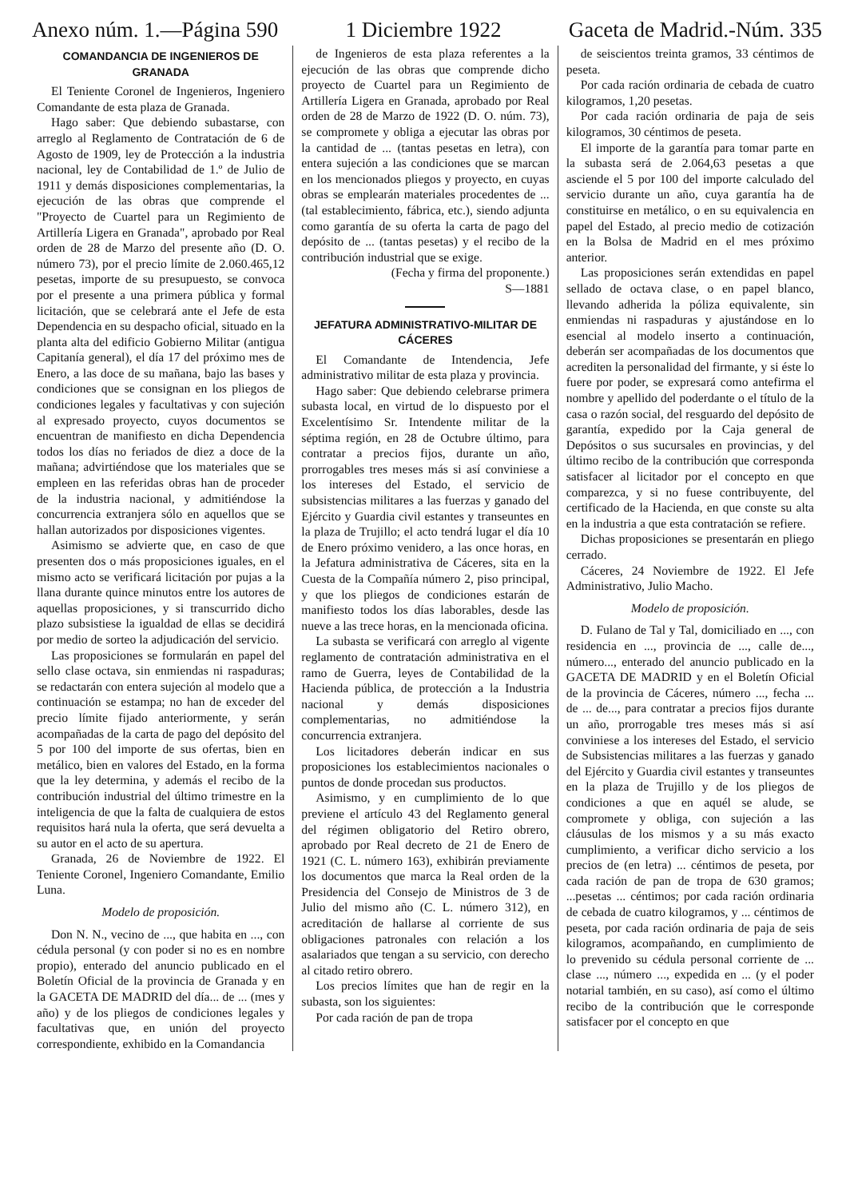Anexo núm. 1.—Página 590 1 Diciembre 1922 Gaceta de Madrid.-Núm. 335
COMANDANCIA DE INGENIEROS DE GRANADA
El Teniente Coronel de Ingenieros, Ingeniero Comandante de esta plaza de Granada.
Hago saber: Que debiendo subastarse, con arreglo al Reglamento de Contratación de 6 de Agosto de 1909, ley de Protección a la industria nacional, ley de Contabilidad de 1.º de Julio de 1911 y demás disposiciones complementarias, la ejecución de las obras que comprende el "Proyecto de Cuartel para un Regimiento de Artillería Ligera en Granada", aprobado por Real orden de 28 de Marzo del presente año (D. O. número 73), por el precio límite de 2.060.465,12 pesetas, importe de su presupuesto, se convoca por el presente a una primera pública y formal licitación, que se celebrará ante el Jefe de esta Dependencia en su despacho oficial, situado en la planta alta del edificio Gobierno Militar (antigua Capitanía general), el día 17 del próximo mes de Enero, a las doce de su mañana, bajo las bases y condiciones que se consignan en los pliegos de condiciones legales y facultativas y con sujeción al expresado proyecto, cuyos documentos se encuentran de manifiesto en dicha Dependencia todos los días no feriados de diez a doce de la mañana; advirtiéndose que los materiales que se empleen en las referidas obras han de proceder de la industria nacional, y admitiéndose la concurrencia extranjera sólo en aquellos que se hallan autorizados por disposiciones vigentes.
Asimismo se advierte que, en caso de que presenten dos o más proposiciones iguales, en el mismo acto se verificará licitación por pujas a la llana durante quince minutos entre los autores de aquellas proposiciones, y si transcurrido dicho plazo subsistiese la igualdad de ellas se decidirá por medio de sorteo la adjudicación del servicio.
Las proposiciones se formularán en papel del sello clase octava, sin enmiendas ni raspaduras; se redactarán con entera sujeción al modelo que a continuación se estampa; no han de exceder del precio límite fijado anteriormente, y serán acompañadas de la carta de pago del depósito del 5 por 100 del importe de sus ofertas, bien en metálico, bien en valores del Estado, en la forma que la ley determina, y además el recibo de la contribución industrial del último trimestre en la inteligencia de que la falta de cualquiera de estos requisitos hará nula la oferta, que será devuelta a su autor en el acto de su apertura.
Granada, 26 de Noviembre de 1922. El Teniente Coronel, Ingeniero Comandante, Emilio Luna.
Modelo de proposición.
Don N. N., vecino de ..., que habita en ..., con cédula personal (y con poder si no es en nombre propio), enterado del anuncio publicado en el Boletín Oficial de la provincia de Granada y en la GACETA DE MADRID del día... de ... (mes y año) y de los pliegos de condiciones legales y facultativas que, en unión del proyecto correspondiente, exhibido en la Comandancia
de Ingenieros de esta plaza referentes a la ejecución de las obras que comprende dicho proyecto de Cuartel para un Regimiento de Artillería Ligera en Granada, aprobado por Real orden de 28 de Marzo de 1922 (D. O. núm. 73), se compromete y obliga a ejecutar las obras por la cantidad de ... (tantas pesetas en letra), con entera sujeción a las condiciones que se marcan en los mencionados pliegos y proyecto, en cuyas obras se emplearán materiales procedentes de ... (tal establecimiento, fábrica, etc.), siendo adjunta como garantía de su oferta la carta de pago del depósito de ... (tantas pesetas) y el recibo de la contribución industrial que se exige.
(Fecha y firma del proponente.)
S—1881
JEFATURA ADMINISTRATIVO-MILITAR DE CÁCERES
El Comandante de Intendencia, Jefe administrativo militar de esta plaza y provincia.
Hago saber: Que debiendo celebrarse primera subasta local, en virtud de lo dispuesto por el Excelentísimo Sr. Intendente militar de la séptima región, en 28 de Octubre último, para contratar a precios fijos, durante un año, prorrogables tres meses más si así conviniese a los intereses del Estado, el servicio de subsistencias militares a las fuerzas y ganado del Ejército y Guardia civil estantes y transeuntes en la plaza de Trujillo; el acto tendrá lugar el día 10 de Enero próximo venidero, a las once horas, en la Jefatura administrativa de Cáceres, sita en la Cuesta de la Compañía número 2, piso principal, y que los pliegos de condiciones estarán de manifiesto todos los días laborables, desde las nueve a las trece horas, en la mencionada oficina.
La subasta se verificará con arreglo al vigente reglamento de contratación administrativa en el ramo de Guerra, leyes de Contabilidad de la Hacienda pública, de protección a la Industria nacional y demás disposiciones complementarias, no admitiéndose la concurrencia extranjera.
Los licitadores deberán indicar en sus proposiciones los establecimientos nacionales o puntos de donde procedan sus productos.
Asimismo, y en cumplimiento de lo que previene el artículo 43 del Reglamento general del régimen obligatorio del Retiro obrero, aprobado por Real decreto de 21 de Enero de 1921 (C. L. número 163), exhibirán previamente los documentos que marca la Real orden de la Presidencia del Consejo de Ministros de 3 de Julio del mismo año (C. L. número 312), en acreditación de hallarse al corriente de sus obligaciones patronales con relación a los asalariados que tengan a su servicio, con derecho al citado retiro obrero.
Los precios límites que han de regir en la subasta, son los siguientes:
Por cada ración de pan de tropa
de seiscientos treinta gramos, 33 céntimos de peseta.
Por cada ración ordinaria de cebada de cuatro kilogramos, 1,20 pesetas.
Por cada ración ordinaria de paja de seis kilogramos, 30 céntimos de peseta.
El importe de la garantía para tomar parte en la subasta será de 2.064,63 pesetas a que asciende el 5 por 100 del importe calculado del servicio durante un año, cuya garantía ha de constituirse en metálico, o en su equivalencia en papel del Estado, al precio medio de cotización en la Bolsa de Madrid en el mes próximo anterior.
Las proposiciones serán extendidas en papel sellado de octava clase, o en papel blanco, llevando adherida la póliza equivalente, sin enmiendas ni raspaduras y ajustándose en lo esencial al modelo inserto a continuación, deberán ser acompañadas de los documentos que acrediten la personalidad del firmante, y si éste lo fuere por poder, se expresará como antefirma el nombre y apellido del poderdante o el título de la casa o razón social, del resguardo del depósito de garantía, expedido por la Caja general de Depósitos o sus sucursales en provincias, y del último recibo de la contribución que corresponda satisfacer al licitador por el concepto en que comparezca, y si no fuese contribuyente, del certificado de la Hacienda, en que conste su alta en la industria a que esta contratación se refiere.
Dichas proposiciones se presentarán en pliego cerrado.
Cáceres, 24 Noviembre de 1922. El Jefe Administrativo, Julio Macho.
Modelo de proposición.
D. Fulano de Tal y Tal, domiciliado en ..., con residencia en ..., provincia de ..., calle de..., número..., enterado del anuncio publicado en la GACETA DE MADRID y en el Boletín Oficial de la provincia de Cáceres, número ..., fecha ... de ... de..., para contratar a precios fijos durante un año, prorrogable tres meses más si así conviniese a los intereses del Estado, el servicio de Subsistencias militares a las fuerzas y ganado del Ejército y Guardia civil estantes y transeuntes en la plaza de Trujillo y de los pliegos de condiciones a que en aquél se alude, se compromete y obliga, con sujeción a las cláusulas de los mismos y a su más exacto cumplimiento, a verificar dicho servicio a los precios de (en letra) ... céntimos de peseta, por cada ración de pan de tropa de 630 gramos; ...pesetas ... céntimos; por cada ración ordinaria de cebada de cuatro kilogramos, y ... céntimos de peseta, por cada ración ordinaria de paja de seis kilogramos, acompañando, en cumplimiento de lo prevenido su cédula personal corriente de ... clase ..., número ..., expedida en ... (y el poder notarial también, en su caso), así como el último recibo de la contribución que le corresponde satisfacer por el concepto en que